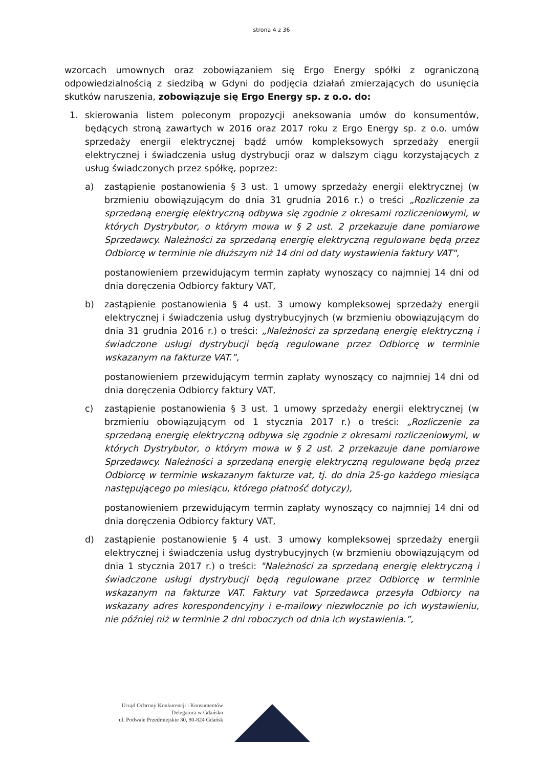strona 4 z 36
wzorcach umownych oraz zobowiązaniem się Ergo Energy spółki z ograniczoną odpowiedzialnością z siedzibą w Gdyni do podjęcia działań zmierzających do usunięcia skutków naruszenia, zobowiązuje się Ergo Energy sp. z o.o. do:
1. skierowania listem poleconym propozycji aneksowania umów do konsumentów, będących stroną zawartych w 2016 oraz 2017 roku z Ergo Energy sp. z o.o. umów sprzedaży energii elektrycznej bądź umów kompleksowych sprzedaży energii elektrycznej i świadczenia usług dystrybucji oraz w dalszym ciągu korzystających z usług świadczonych przez spółkę, poprzez:
a) zastąpienie postanowienia § 3 ust. 1 umowy sprzedaży energii elektrycznej (w brzmieniu obowiązującym do dnia 31 grudnia 2016 r.) o treści „Rozliczenie za sprzedaną energię elektryczną odbywa się zgodnie z okresami rozliczeniowymi, w których Dystrybutor, o którym mowa w § 2 ust. 2 przekazuje dane pomiarowe Sprzedawcy. Należności za sprzedaną energię elektryczną regulowane będą przez Odbiorcę w terminie nie dłuższym niż 14 dni od daty wystawienia faktury VAT",
postanowieniem przewidującym termin zapłaty wynoszący co najmniej 14 dni od dnia doręczenia Odbiorcy faktury VAT,
b) zastąpienie postanowienia § 4 ust. 3 umowy kompleksowej sprzedaży energii elektrycznej i świadczenia usług dystrybucyjnych (w brzmieniu obowiązującym do dnia 31 grudnia 2016 r.) o treści: „Należności za sprzedaną energię elektryczną i świadczone usługi dystrybucji będą regulowane przez Odbiorcę w terminie wskazanym na fakturze VAT.”,
postanowieniem przewidującym termin zapłaty wynoszący co najmniej 14 dni od dnia doręczenia Odbiorcy faktury VAT,
c) zastąpienie postanowienia § 3 ust. 1 umowy sprzedaży energii elektrycznej (w brzmieniu obowiązującym od 1 stycznia 2017 r.) o treści: „Rozliczenie za sprzedaną energię elektryczną odbywa się zgodnie z okresami rozliczeniowymi, w których Dystrybutor, o którym mowa w § 2 ust. 2 przekazuje dane pomiarowe Sprzedawcy. Należności a sprzedaną energię elektryczną regulowane będą przez Odbiorcę w terminie wskazanym fakturze vat, tj. do dnia 25-go każdego miesiąca następującego po miesiącu, którego płatność dotyczy),
postanowieniem przewidującym termin zapłaty wynoszący co najmniej 14 dni od dnia doręczenia Odbiorcy faktury VAT,
d) zastąpienie postanowienie § 4 ust. 3 umowy kompleksowej sprzedaży energii elektrycznej i świadczenia usług dystrybucyjnych (w brzmieniu obowiązującym od dnia 1 stycznia 2017 r.) o treści: "Należności za sprzedaną energię elektryczną i świadczone usługi dystrybucji będą regulowane przez Odbiorcę w terminie wskazanym na fakturze VAT. Faktury vat Sprzedawca przesyła Odbiorcy na wskazany adres korespondencyjny i e-mailowy niezwłocznie po ich wystawieniu, nie później niż w terminie 2 dni roboczych od dnia ich wystawienia.”,
Urząd Ochrony Konkurencji i Konsumentów
Delegatura w Gdańsku
ul. Podwale Przedmiejskie 30, 80-824 Gdańsk